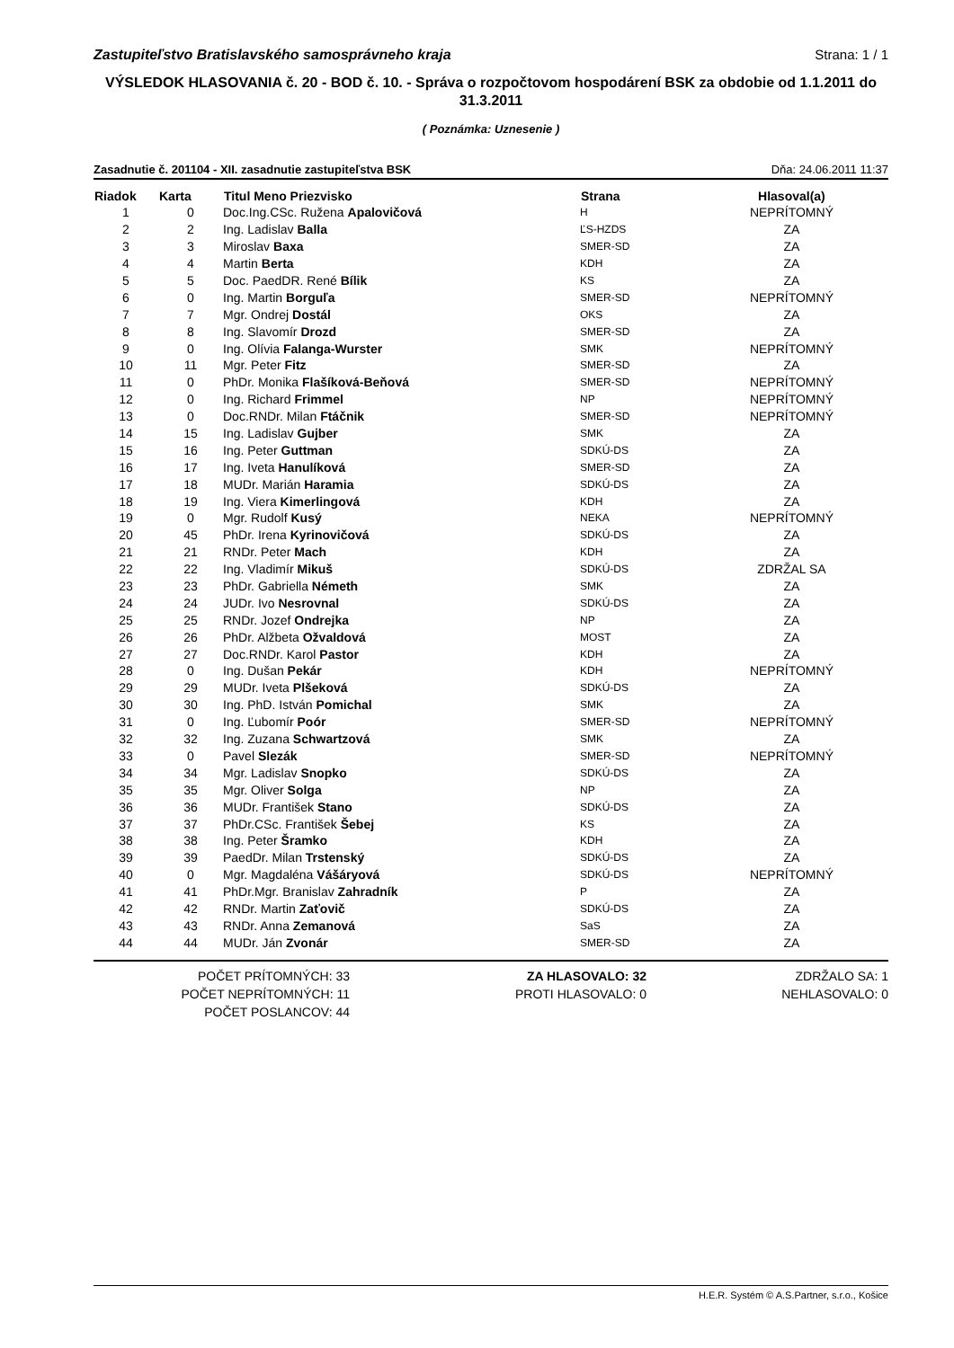Zastupiteľstvo Bratislavského samosprávneho kraja Strana: 1 / 1
VÝSLEDOK HLASOVANIA č. 20 - BOD č. 10. - Správa o rozpočtovom hospodárení BSK za obdobie od 1.1.2011 do 31.3.2011
( Poznámka: Uznesenie )
Zasadnutie č. 201104 - XII. zasadnutie zastupiteľstva BSK Dňa: 24.06.2011 11:37
| Riadok | Karta | Titul Meno Priezvisko | Strana | Hlasoval(a) |
| --- | --- | --- | --- | --- |
| 1 | 0 | Doc.Ing.CSc. Ružena Apalovičová | H | NEPRÍTOMNÝ |
| 2 | 2 | Ing. Ladislav Balla | ĽS-HZDS | ZA |
| 3 | 3 | Miroslav Baxa | SMER-SD | ZA |
| 4 | 4 | Martin Berta | KDH | ZA |
| 5 | 5 | Doc. PaedDR. René Bílik | KS | ZA |
| 6 | 0 | Ing. Martin Borguľa | SMER-SD | NEPRÍTOMNÝ |
| 7 | 7 | Mgr. Ondrej Dostál | OKS | ZA |
| 8 | 8 | Ing. Slavomír Drozd | SMER-SD | ZA |
| 9 | 0 | Ing. Olívia Falanga-Wurster | SMK | NEPRÍTOMNÝ |
| 10 | 11 | Mgr. Peter Fitz | SMER-SD | ZA |
| 11 | 0 | PhDr. Monika Flašíková-Beňová | SMER-SD | NEPRÍTOMNÝ |
| 12 | 0 | Ing. Richard Frimmel | NP | NEPRÍTOMNÝ |
| 13 | 0 | Doc.RNDr. Milan Ftáčnik | SMER-SD | NEPRÍTOMNÝ |
| 14 | 15 | Ing. Ladislav Gujber | SMK | ZA |
| 15 | 16 | Ing. Peter Guttman | SDKÚ-DS | ZA |
| 16 | 17 | Ing. Iveta Hanulíková | SMER-SD | ZA |
| 17 | 18 | MUDr. Marián Haramia | SDKÚ-DS | ZA |
| 18 | 19 | Ing. Viera Kimerlingová | KDH | ZA |
| 19 | 0 | Mgr. Rudolf Kusý | NEKA | NEPRÍTOMNÝ |
| 20 | 45 | PhDr. Irena Kyrinovičová | SDKÚ-DS | ZA |
| 21 | 21 | RNDr. Peter Mach | KDH | ZA |
| 22 | 22 | Ing. Vladimír Mikuš | SDKÚ-DS | ZDRŽAL SA |
| 23 | 23 | PhDr. Gabriella Németh | SMK | ZA |
| 24 | 24 | JUDr. Ivo Nesrovnal | SDKÚ-DS | ZA |
| 25 | 25 | RNDr. Jozef Ondrejka | NP | ZA |
| 26 | 26 | PhDr. Alžbeta Ožvaldová | MOST | ZA |
| 27 | 27 | Doc.RNDr. Karol Pastor | KDH | ZA |
| 28 | 0 | Ing. Dušan Pekár | KDH | NEPRÍTOMNÝ |
| 29 | 29 | MUDr. Iveta Plšeková | SDKÚ-DS | ZA |
| 30 | 30 | Ing. PhD. István Pomichal | SMK | ZA |
| 31 | 0 | Ing. Ľubomír Poór | SMER-SD | NEPRÍTOMNÝ |
| 32 | 32 | Ing. Zuzana Schwartzová | SMK | ZA |
| 33 | 0 | Pavel Slezák | SMER-SD | NEPRÍTOMNÝ |
| 34 | 34 | Mgr. Ladislav Snopko | SDKÚ-DS | ZA |
| 35 | 35 | Mgr. Oliver Solga | NP | ZA |
| 36 | 36 | MUDr. František Stano | SDKÚ-DS | ZA |
| 37 | 37 | PhDr.CSc. František Šebej | KS | ZA |
| 38 | 38 | Ing. Peter Šramko | KDH | ZA |
| 39 | 39 | PaedDr. Milan Trstenský | SDKÚ-DS | ZA |
| 40 | 0 | Mgr. Magdaléna Vášáryová | SDKÚ-DS | NEPRÍTOMNÝ |
| 41 | 41 | PhDr.Mgr. Branislav Zahradník | P | ZA |
| 42 | 42 | RNDr. Martin Zaťovič | SDKÚ-DS | ZA |
| 43 | 43 | RNDr. Anna Zemanová | SaS | ZA |
| 44 | 44 | MUDr. Ján Zvonár | SMER-SD | ZA |
POČET PRÍTOMNÝCH: 33
POČET NEPRÍTOMNÝCH: 11
POČET POSLANCOV: 44
ZA HLASOVALO: 32
PROTI HLASOVALO: 0
ZDRŽALO SA: 1
NEHLASOVALO: 0
H.E.R. Systém © A.S.Partner, s.r.o., Košice